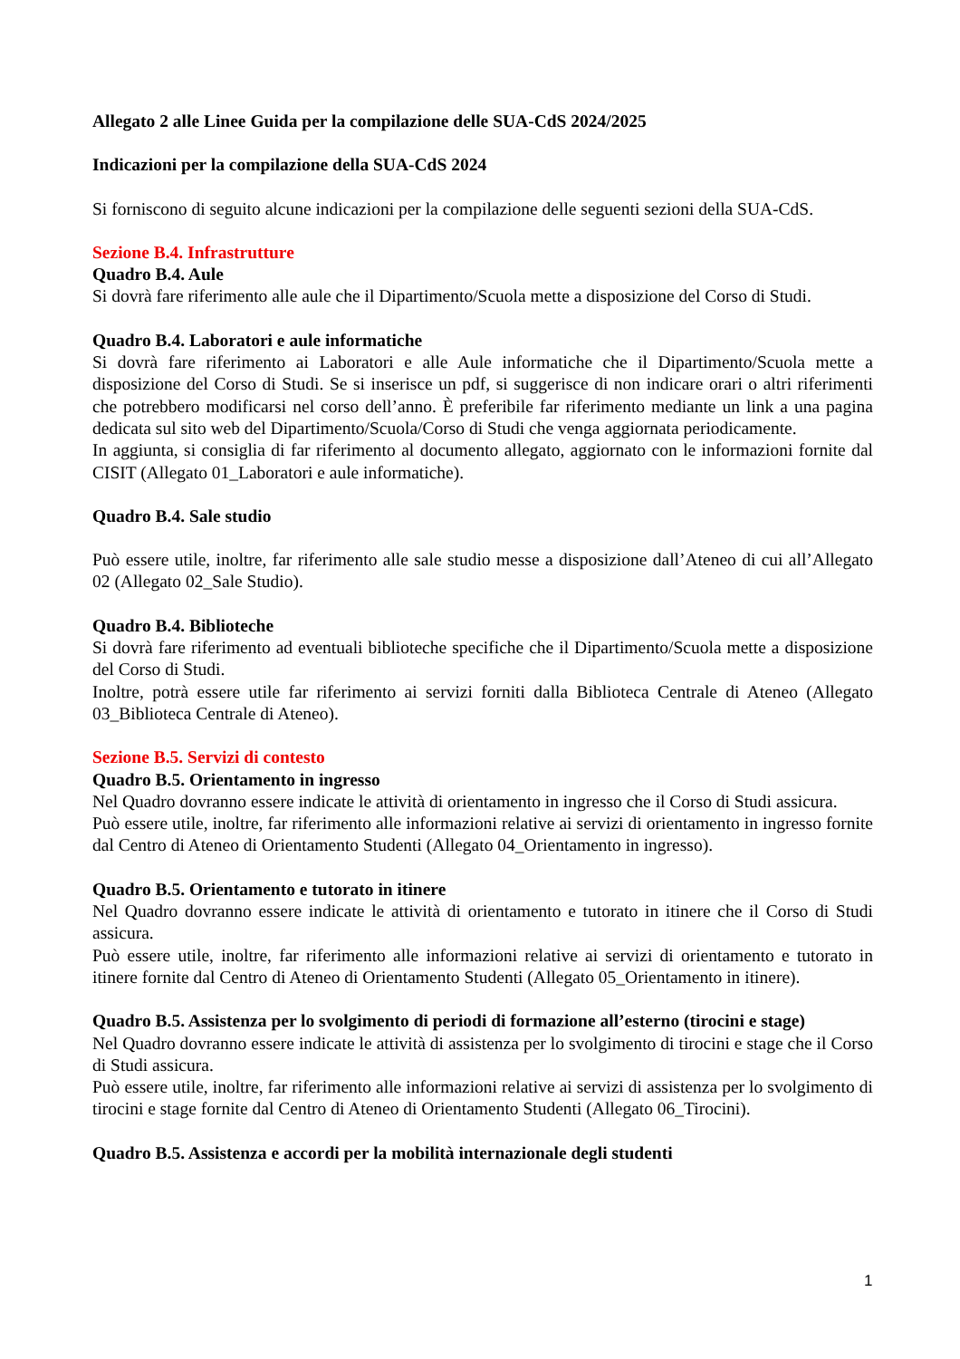Allegato 2 alle Linee Guida per la compilazione delle SUA-CdS 2024/2025
Indicazioni per la compilazione della SUA-CdS 2024
Si forniscono di seguito alcune indicazioni per la compilazione delle seguenti sezioni della SUA-CdS.
Sezione B.4. Infrastrutture
Quadro B.4. Aule
Si dovrà fare riferimento alle aule che il Dipartimento/Scuola mette a disposizione del Corso di Studi.
Quadro B.4. Laboratori e aule informatiche
Si dovrà fare riferimento ai Laboratori e alle Aule informatiche che il Dipartimento/Scuola mette a disposizione del Corso di Studi. Se si inserisce un pdf, si suggerisce di non indicare orari o altri riferimenti che potrebbero modificarsi nel corso dell’anno. È preferibile far riferimento mediante un link a una pagina dedicata sul sito web del Dipartimento/Scuola/Corso di Studi che venga aggiornata periodicamente.
In aggiunta, si consiglia di far riferimento al documento allegato, aggiornato con le informazioni fornite dal CISIT (Allegato 01_Laboratori e aule informatiche).
Quadro B.4. Sale studio
Può essere utile, inoltre, far riferimento alle sale studio messe a disposizione dall’Ateneo di cui all’Allegato 02 (Allegato 02_Sale Studio).
Quadro B.4. Biblioteche
Si dovrà fare riferimento ad eventuali biblioteche specifiche che il Dipartimento/Scuola mette a disposizione del Corso di Studi.
Inoltre, potrà essere utile far riferimento ai servizi forniti dalla Biblioteca Centrale di Ateneo (Allegato 03_Biblioteca Centrale di Ateneo).
Sezione B.5. Servizi di contesto
Quadro B.5. Orientamento in ingresso
Nel Quadro dovranno essere indicate le attività di orientamento in ingresso che il Corso di Studi assicura.
Può essere utile, inoltre, far riferimento alle informazioni relative ai servizi di orientamento in ingresso fornite dal Centro di Ateneo di Orientamento Studenti (Allegato 04_Orientamento in ingresso).
Quadro B.5. Orientamento e tutorato in itinere
Nel Quadro dovranno essere indicate le attività di orientamento e tutorato in itinere che il Corso di Studi assicura.
Può essere utile, inoltre, far riferimento alle informazioni relative ai servizi di orientamento e tutorato in itinere fornite dal Centro di Ateneo di Orientamento Studenti (Allegato 05_Orientamento in itinere).
Quadro B.5. Assistenza per lo svolgimento di periodi di formazione all’esterno (tirocini e stage)
Nel Quadro dovranno essere indicate le attività di assistenza per lo svolgimento di tirocini e stage che il Corso di Studi assicura.
Può essere utile, inoltre, far riferimento alle informazioni relative ai servizi di assistenza per lo svolgimento di tirocini e stage fornite dal Centro di Ateneo di Orientamento Studenti (Allegato 06_Tirocini).
Quadro B.5. Assistenza e accordi per la mobilità internazionale degli studenti
1